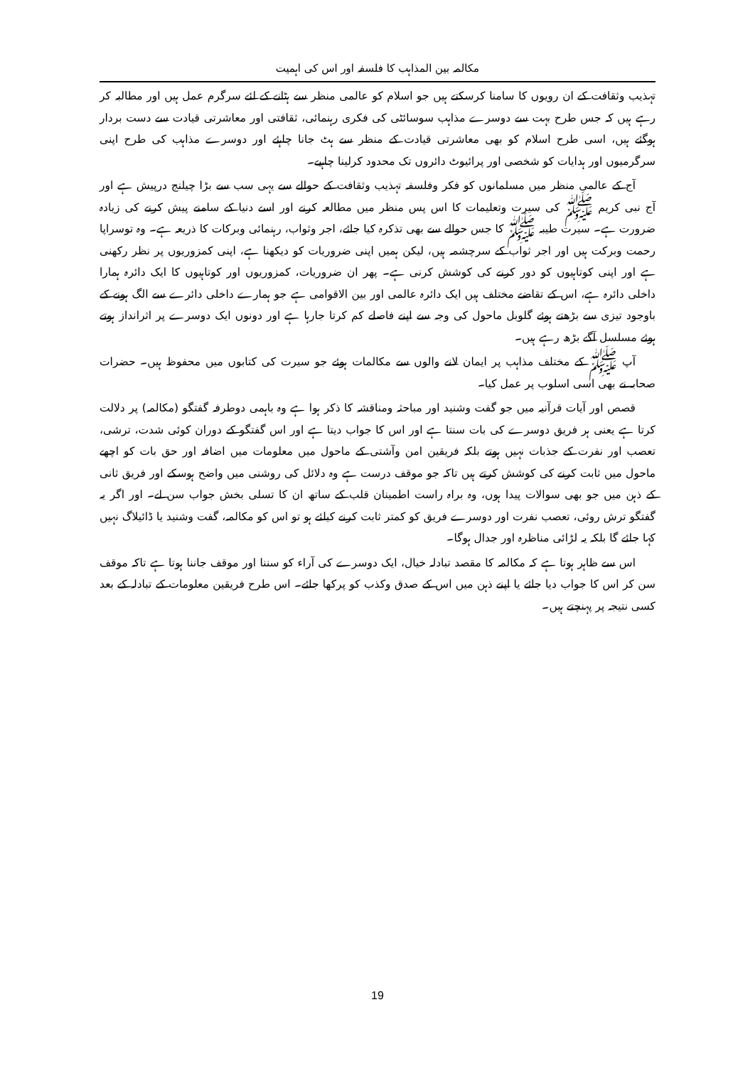مکالمہ بین المذاہب کا فلسفہ اور اس کی اہمیت
تہذیب وثقافت کے ان رویوں کا سامنا کرسکتے ہیں جو اسلام کو عالمی منظر سے ہٹانے کے لئے سرگرم عمل ہیں اور مطالبہ کر رہے ہیں کہ جس طرح بہت سے دوسرے مذاہب سوسائٹی کی فکری رہنمائی، ثقافتی اور معاشرتی قیادت سے دست بردار ہوگئے ہیں، اسی طرح اسلام کو بھی معاشرتی قیادت کے منظر سے ہٹ جانا چاہئے اور دوسرے مذاہب کی طرح اپنی سرگرمیوں اور ہدایات کو شخصی اور پرائیوٹ دائروں تک محدود کرلینا چاہیے۔
آج کے عالمی منظر میں مسلمانوں کو فکر وفلسفہ تہذیب وثقافت کے حوالے سے یہی سب سے بڑا چیلنج درپیش ہے اور آج نبی کریم ﷺ کی سیرت وتعلیمات کا اس پس منظر میں مطالعہ کرنے اور اسے دنیا کے سامنے پیش کرنے کی زیادہ ضرورت ہے۔ سیرت طیبہ ﷺ کا جس حوالے سے بھی تذکرہ کیا جائے، اجر وثواب، رہنمائی وبرکات کا ذریعہ ہے۔ وہ توسراپا رحمت وبرکت ہیں اور اجر ثواب کے سرچشمہ ہیں، لیکن ہمیں اپنی ضروریات کو دیکھنا ہے، اپنی کمزوریوں پر نظر رکھنی ہے اور اپنی کوتاہیوں کو دور کرنے کی کوشش کرنی ہے۔ پھر ان ضروریات، کمزوریوں اور کوتاہیوں کا ایک دائرہ ہمارا داخلی دائرہ ہے، اس کے تقاضے مختلف ہیں ایک دائرہ عالمی اور بین الاقوامی ہے جو ہمارے داخلی دائرے سے الگ ہونے کے باوجود تیزی سے بڑھتے ہوئے گلوبل ماحول کی وجہ سے اپنے فاصلے کم کرتا جارہا ہے اور دونوں ایک دوسرے پر اثرانداز ہوتے ہوئے مسلسل آگے بڑھ رہے ہیں۔
آپ ﷺ کے مختلف مذاہب پر ایمان لانے والوں سے مکالمات ہوئے جو سیرت کی کتابوں میں محفوظ ہیں۔ حضرات صحابہ نے بھی اسی اسلوب پر عمل کیا۔
قصص اور آیات قرآنیہ میں جو گفت وشنید اور مباحثہ ومناقشہ کا ذکر ہوا ہے وہ باہمی دوطرفہ گفتگو (مکالمہ) پر دلالت کرتا ہے یعنی ہر فریق دوسرے کی بات سنتا ہے اور اس کا جواب دیتا ہے اور اس گفتگو کے دوران کوئی شدت، ترشی، تعصب اور نفرت کے جذبات نہیں ہوتے بلکہ فریقین امن وآشتی کے ماحول میں معلومات میں اضافہ اور حق بات کو اچھے ماحول میں ثابت کرنے کی کوشش کرتے ہیں تاکہ جو موقف درست ہے وہ دلائل کی روشنی میں واضح ہوسکے اور فریق ثانی کے ذہن میں جو بھی سوالات پیدا ہوں، وہ براہ راست اطمینان قلب کے ساتھ ان کا تسلی بخش جواب سن لے۔ اور اگر یہ گفتگو ترش روئی، تعصب نفرت اور دوسرے فریق کو کمتر ثابت کرنے کیلئے ہو تو اس کو مکالمہ، گفت وشنید یا ڈائیلاگ نہیں کہا جائے گا بلکہ یہ لڑائی مناظرہ اور جدال ہوگا۔
اس سے ظاہر ہوتا ہے کہ مکالمہ کا مقصد تبادلہ خیال، ایک دوسرے کی آراء کو سننا اور موقف جاننا ہوتا ہے تاکہ موقف سن کر اس کا جواب دیا جائے یا اپنے ذہن میں اس کے صدق وکذب کو پرکھا جائے۔ اس طرح فریقین معلومات کے تبادلہ کے بعد کسی نتیجہ پر پہنچتے ہیں۔
19